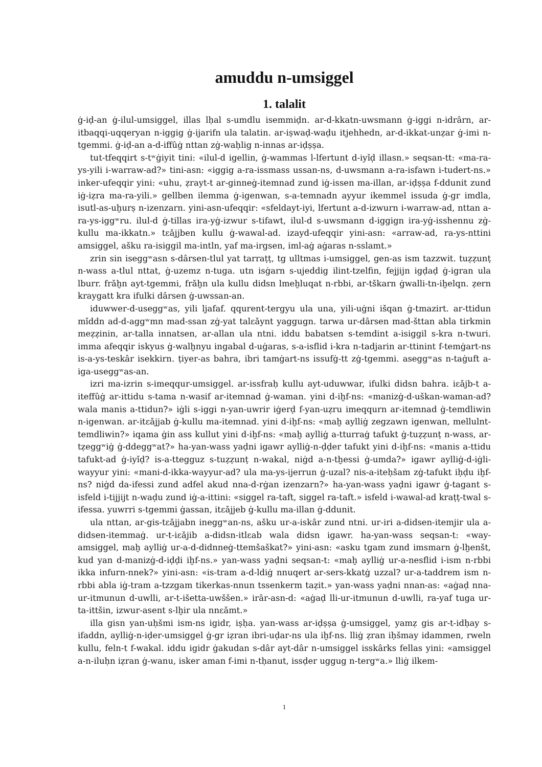amuddu n-umsiggel
1. talalit
ġ-iḍ-an ġ-ilul-umsiggel, illas lḥal s-umdlu isemmiḍn. ar-d-kkatn-uwsmann ġ-iggi n-idrârn, ar-itbaqqi-uqqeryan n-iggig ġ-ijarifn ula talatin. ar-iṣwaḍ-waḍu itjehhedn, ar-d-ikkat-unẓar ġ-imi n-tgemmi. ġ-iḍ-an a-d-iffûġ nttan zġ-waḥlig n-innas ar-iḍṣṣa.
tut-tfeqqirt s-tʷġiyit tini: «ilul-d igellin, ġ-wammas l-lfertunt d-iyǐḍ illasn.» seqsan-tt: «ma-ra-ys-yili i-warraw-ad?» tini-asn: «iggig a-ra-issmass ussan-ns, d-uwsmann a-ra-isfawn i-tudert-ns.» inker-ufeqqir yini: «uhu, ẓrayt-t ar-ginneġ-itemnad zund iġ-issen ma-illan, ar-iḍṣṣa f-ddunit zund iġ-iẓra ma-ra-yili.» gellben ilemma ġ-igenwan, s-a-temnadn ayyur ikemmel issuda ġ-gr imdla, isutl-as-uḫurṣ n-izenzarn. yini-asn-ufeqqir: «sfeldayt-iyi, lfertunt a-d-izwurn i-warraw-ad, nttan a-ra-ys-iggʷru. ilul-d ġ-tillas ira-yġ-izwur s-tifawt, ilul-d s-uwsmann d-iggign ira-yġ-isshennu zġ-kullu ma-ikkatn.» tɛǎjjben kullu ġ-wawal-ad. izayd-ufeqqir yini-asn: «arraw-ad, ra-ys-nttini amsiggel, ašku ra-isiggil ma-intln, yaf ma-irgsen, iml-aġ aġaras n-sslamt.»
zrin sin iseggʷasn s-dârsen-tlul yat tarraṭṭ, tg ulltmas i-umsiggel, gen-as ism tazzwit. tuẓẓunṭ n-wass a-tlul nttat, ġ-uzemz n-tuga. utn isġarn s-ujeddig ilint-tzelfin, fejjijn igḍaḍ ġ-igran ula lburr. frǎḫn ayt-tgemmi, frǎḫn ula kullu didsn lmeḫluqat n-rbbi, ar-tškarn ġwalli-tn-iḫelqn. ẓern kraygatt kra ifulki dârsen ġ-uwssan-an.
iduwwer-d-useggʷas, yili ljafaf. qqurent-tergyu ula una, yili-uġni išqan ġ-tmazirt. ar-ttidun mǐddn ad-d-aggʷmn mad-ssan zġ-yat talɛǎynt yaggugn. tarwa ur-dârsen mad-šttan abla tirkmin meẓẓinin, ar-talla innatsen, ar-allan ula ntni. iddu babatsen s-temdint a-isiggil s-kra n-twuri. imma afeqqir iskyus ġ-walḫnyu ingabal d-uġaras, s-a-isflid i-kra n-tadjarin ar-ttinint f-temġart-ns is-a-ys-teskâr isekkirn. ṭiyer-as bahra, ibri tamġart-ns issufġ-tt zġ-tgemmi. aseggʷas n-taġuft a-iga-useggʷas-an.
izri ma-izrin s-imeqqur-umsiggel. ar-issfraḥ kullu ayt-uduwwar, ifulki didsn bahra. iɛǎjb-t a-iteffûġ ar-ittidu s-tama n-wasif ar-itemnad ġ-waman. yini d-iḫf-ns: «manizġ-d-uškan-waman-ad? wala manis a-ttidun?» iġli s-iggi n-yan-uwrir iġerḍ f-yan-uẓru imeqqurn ar-itemnad ġ-temdliwin n-igenwan. ar-itɛǎjjab ġ-kullu ma-itemnad. yini d-iḫf-ns: «maḫ aylliġ zegzawn igenwan, mellulnt-temdliwin?» iqama ġin ass kullut yini d-iḫf-ns: «maḫ aylliġ a-tturraġ tafukt ġ-tuẓẓunṭ n-wass, ar-tẓeggʷiġ ġ-ddeggʷat?» ha-yan-wass yaḍni igawr aylliġ-n-ḍḍer tafukt yini d-iḫf-ns: «manis a-ttidu tafukt-ad ġ-iyǐḍ? is-a-ttegguz s-tuẓẓunṭ n-wakal, niġd a-n-tḫessi ġ-umda?» igawr aylliġ-d-iġli-wayyur yini: «mani-d-ikka-wayyur-ad? ula ma-ys-ijerrun ġ-uzal? nis-a-iteḥšam zġ-tafukt iḥḍu iḫf-ns? niġd da-ifessi zund adfel akud nna-d-rġan izenzarn?» ha-yan-wass yaḍni igawr ġ-tagant s-isfeld i-tijjijt n-waḍu zund iġ-a-ittini: «siggel ra-taft, siggel ra-taft.» isfeld i-wawal-ad kraṭṭ-twal s-ifessa. yuwrri s-tgemmi ġassan, itɛǎjjeb ġ-kullu ma-illan ġ-ddunit.
ula nttan, ar-gis-tɛǎjjabn ineggʷan-ns, ašku ur-a-iskâr zund ntni. ur-iri a-didsen-itemjir ula a-didsen-itemmaġ. ur-t-iɛǎjib a-didsn-itlɛab wala didsn igawr. ha-yan-wass seqsan-t: «way-amsiggel, maḫ aylliġ ur-a-d-didnneġ-ttemšaškat?» yini-asn: «asku tgam zund imsmarn ġ-lḫenšt, kud yan d-manizġ-d-iḍḍi iḫf-ns.» yan-wass yaḍni seqsan-t: «maḫ aylliġ ur-a-nesflid i-ism n-rbbi ikka infurn-nnek?» yini-asn: «is-tram a-d-ldiġ nnuqert ar-sers-kkatġ uzzal? ur-a-taddrem ism n-rbbi abla iġ-tram a-tzzgam tikerkas-nnun tssenkerm taẓit.» yan-wass yaḍni nnan-as: «aġaḍ nna-ur-itmunun d-uwlli, ar-t-išetta-uwššen.» irâr-asn-d: «aġaḍ lli-ur-itmunun d-uwlli, ra-yaf tuga ur-ta-ittšin, izwur-asent s-lḫir ula nnɛǎmt.»
illa gisn yan-uḥšmi ism-ns igidr, iṣḥa. yan-wass ar-iḍṣṣa ġ-umsiggel, yamẓ gis ar-t-idḥay s-ifaddn, aylliġ-n-iḍer-umsiggel ġ-gr iẓran ibri-uḍar-ns ula iḫf-ns. lliġ ẓran iḥšmay idammen, rweln kullu, feln-t f-wakal. iddu igidr ġakudan s-dâr ayt-dâr n-umsiggel isskârks fellas yini: «amsiggel a-n-iluḥn iẓran ġ-wanu, isker aman f-imi n-tḥanut, issḍer uggug n-tergʷa.» lliġ ilkem-
1